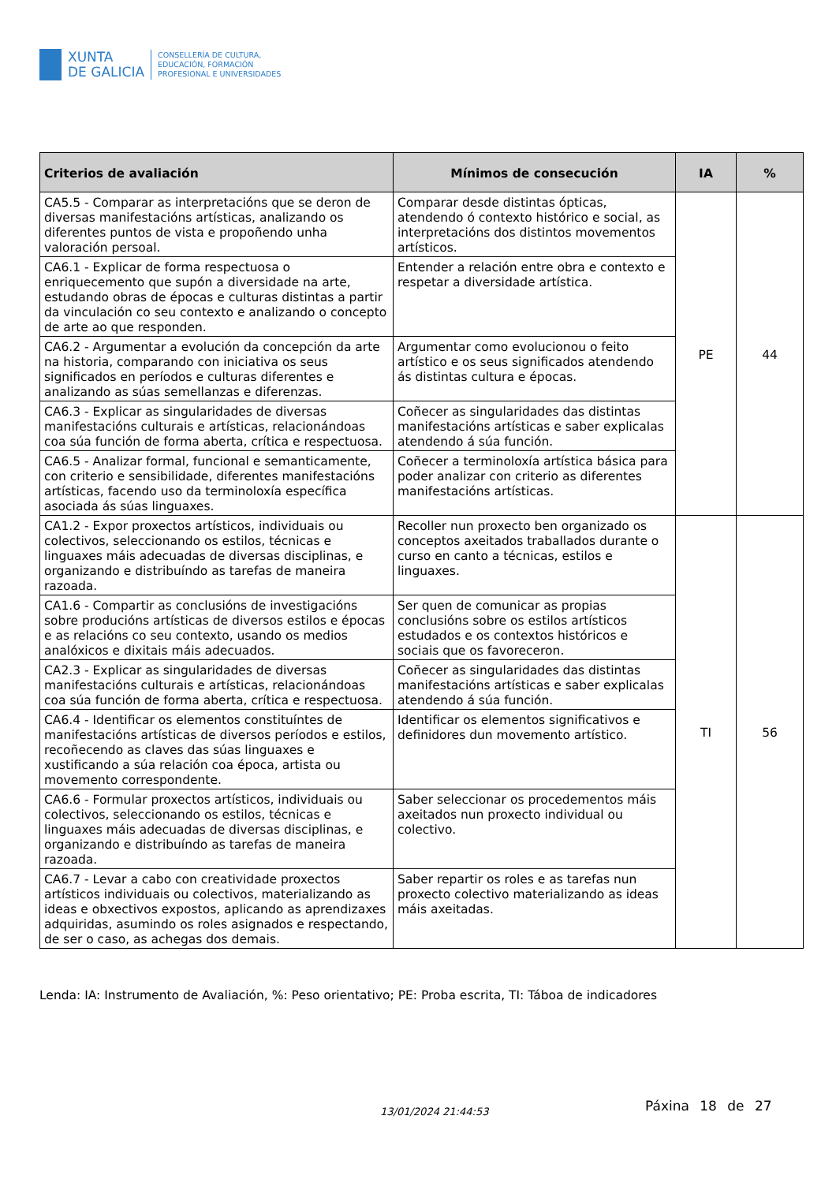XUNTA
DE GALICIA
CONSELLERÍA DE CULTURA,
EDUCACIÓN, FORMACIÓN
PROFESIONAL E UNIVERSIDADES
| Criterios de avaliación | Mínimos de consecución | IA | % |
| --- | --- | --- | --- |
| CA5.5 - Comparar as interpretacións que se deron de diversas manifestacións artísticas, analizando os diferentes puntos de vista e propoñendo unha valoración persoal. | Comparar desde distintas ópticas, atendendo ó contexto histórico e social, as interpretacións dos distintos movementos artísticos. | PE | 44 |
| CA6.1 - Explicar de forma respectuosa o enriquecemento que supón a diversidade na arte, estudando obras de épocas e culturas distintas a partir da vinculación co seu contexto e analizando o concepto de arte ao que responden. | Entender a relación entre obra e contexto e respetar a diversidade artística. | | |
| CA6.2 - Argumentar a evolución da concepción da arte na historia, comparando con iniciativa os seus significados en períodos e culturas diferentes e analizando as súas semellanzas e diferenzas. | Argumentar como evolucionou o feito artístico e os seus significados atendendo ás distintas cultura e épocas. | | |
| CA6.3 - Explicar as singularidades de diversas manifestacións culturais e artísticas, relacionándoas coa súa función de forma aberta, crítica e respectuosa. | Coñecer as singularidades das distintas manifestacións artísticas e saber explicalas atendendo á súa función. | | |
| CA6.5 - Analizar formal, funcional e semanticamente, con criterio e sensibilidade, diferentes manifestacións artísticas, facendo uso da terminoloxía específica asociada ás súas linguaxes. | Coñecer a terminoloxía artística básica para poder analizar con criterio as diferentes manifestacións artísticas. | | |
| CA1.2 - Expor proxectos artísticos, individuais ou colectivos, seleccionando os estilos, técnicas e linguaxes máis adecuadas de diversas disciplinas, e organizando e distribuíndo as tarefas de maneira razoada. | Recoller nun proxecto ben organizado os conceptos axeitados traballados durante o curso en canto a técnicas, estilos e linguaxes. | TI | 56 |
| CA1.6 - Compartir as conclusións de investigacións sobre producións artísticas de diversos estilos e épocas e as relacións co seu contexto, usando os medios analóxicos e dixitais máis adecuados. | Ser quen de comunicar as propias conclusións sobre os estilos artísticos estudados e os contextos históricos e sociais que os favoreceron. | | |
| CA2.3 - Explicar as singularidades de diversas manifestacións culturais e artísticas, relacionándoas coa súa función de forma aberta, crítica e respectuosa. | Coñecer as singularidades das distintas manifestacións artísticas e saber explicalas atendendo á súa función. | | |
| CA6.4 - Identificar os elementos constituíntes de manifestacións artísticas de diversos períodos e estilos, recoñecendo as claves das súas linguaxes e xustificando a súa relación coa época, artista ou movemento correspondente. | Identificar os elementos significativos e definidores dun movemento artístico. | | |
| CA6.6 - Formular proxectos artísticos, individuais ou colectivos, seleccionando os estilos, técnicas e linguaxes máis adecuadas de diversas disciplinas, e organizando e distribuíndo as tarefas de maneira razoada. | Saber seleccionar os procedementos máis axeitados nun proxecto individual ou colectivo. | | |
| CA6.7 - Levar a cabo con creatividade proxectos artísticos individuais ou colectivos, materializando as ideas e obxectivos expostos, aplicando as aprendizaxes adquiridas, asumindo os roles asignados e respectando, de ser o caso, as achegas dos demais. | Saber repartir os roles e as tarefas nun proxecto colectivo materializando as ideas máis axeitadas. | | |
Lenda: IA: Instrumento de Avaliación, %: Peso orientativo; PE: Proba escrita, TI: Táboa de indicadores
13/01/2024 21:44:53 Páxina 18 de 27